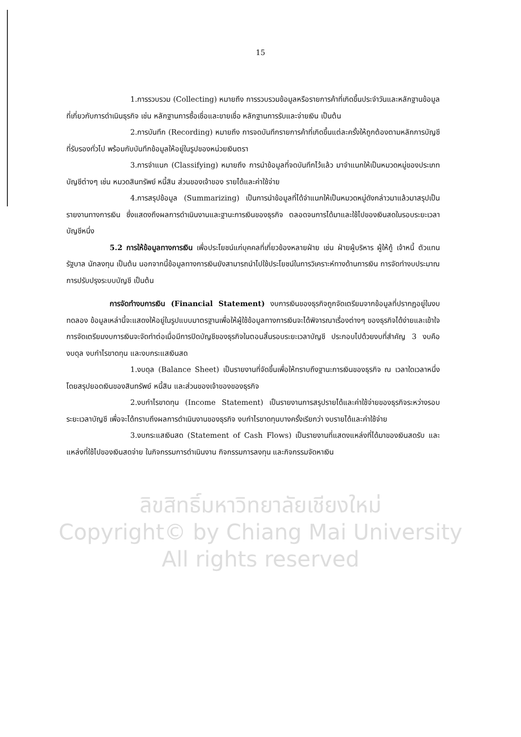ลิขสิทธิ์มหาวิทยาลัยเชียงใหม่
Copyright© by Chiang Mai University
All rights reserved
15
1.การรวบรวม (Collecting) หมายถึง การรวบรวมข้อมูลหรือรายการค้าที่เกิดขึ้นประจำวันและหลักฐานข้อมูลที่เกี่ยวกับการดำเนินธุรกิจ เช่น หลักฐานการซื้อเชื่อและขายเชื่อ หลักฐานการรับและจ่ายเงิน เป็นต้น
2.การบันทึก (Recording) หมายถึง การจดบันทึกรายการค้าที่เกิดขึ้นแต่ละครั้งให้ถูกต้องตามหลักการบัญชีที่รับรองทั่วไป พร้อมกับบันทึกข้อมูลให้อยู่ในรูปของหน่วยเงินตรา
3.การจำแนก (Classifying) หมายถึง การนำข้อมูลที่จดบันทึกไว้แล้ว มาจำแนกให้เป็นหมวดหมู่ของประเภทบัญชีต่างๆ เช่น หมวดสินทรัพย์ หนี้สิน ส่วนของเจ้าของ รายได้และค่าใช้จ่าย
4.การสรุปข้อมูล (Summarizing) เป็นการนำข้อมูลที่ได้จำแนกให้เป็นหมวดหมู่ดังกล่าวมาแล้วมาสรุปเป็นรายงานทางการเงิน ซึ่งแสดงถึงผลการดำเนินงานและฐานะการเงินของธุรกิจ ตลอดจนการได้มาและใช้ไปของเงินสดในรอบระยะเวลาบัญชีหนึ่ง
5.2 การให้ข้อมูลทางการเงิน เพื่อประโยชน์แก่บุคคลที่เกี่ยวข้องหลายฝ่าย เช่น ฝ่ายผู้บริหาร ผู้ให้กู้ เจ้าหนี้ ตัวแทนรัฐบาล นักลงทุน เป็นต้น นอกจากนี้ข้อมูลทางการเงินยังสามารถนำไปใช้ประโยชน์ในการวิเคราะห์ทางด้านการเงิน การจัดทำงบประมาณ การปรับปรุงระบบบัญชี เป็นต้น
การจัดทำงบการเงิน (Financial Statement) งบการเงินของธุรกิจถูกจัดเตรียมจากข้อมูลที่ปรากฏอยู่ในงบทดลอง ข้อมูลเหล่านี้จะแสดงให้อยู่ในรูปแบบมาตรฐานเพื่อให้ผู้ใช้ข้อมูลทางการเงินจะได้พิจารณาเรื่องต่างๆ ของธุรกิจได้ง่ายและเข้าใจ การจัดเตรียมงบการเงินจะจัดทำต่อเมื่อมีการปิดบัญชีของธุรกิจในตอนสิ้นรอบระยะเวลาบัญชี ประกอบไปด้วยงบที่สำคัญ 3 งบคือ งบดุล งบกำไรขาดทุน และงบกระแสเงินสด
1.งบดุล (Balance Sheet) เป็นรายงานที่จัดขึ้นเพื่อให้ทราบถึงฐานะการเงินของธุรกิจ ณ เวลาใดเวลาหนึ่ง โดยสรุปยอดเงินของสินทรัพย์ หนี้สิน และส่วนของเจ้าของของธุรกิจ
2.งบกำไรขาดทุน (Income Statement) เป็นรายงานการสรุปรายได้และค่าใช้จ่ายของธุรกิจระหว่างรอบระยะเวลาบัญชี เพื่อจะได้ทราบถึงผลการดำเนินงานของธุรกิจ งบกำไรขาดทุนบางครั้งเรียกว่า งบรายได้และค่าใช้จ่าย
3.งบกระแสเงินสด (Statement of Cash Flows) เป็นรายงานที่แสดงแหล่งที่ได้มาของเงินสดรับ และแหล่งที่ใช้ไปของเงินสดจ่าย ในกิจกรรมการดำเนินงาน กิจกรรมการลงทุน และกิจกรรมจัดหาเงิน